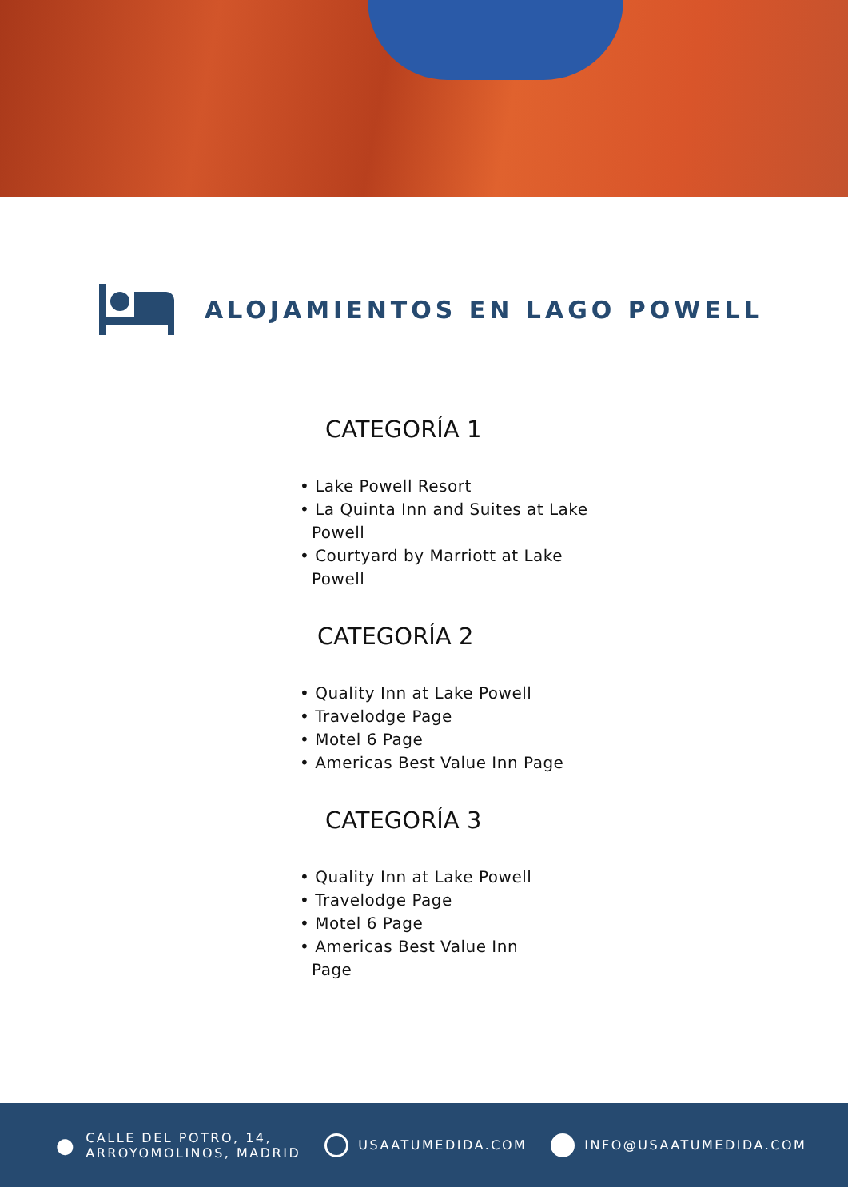ALOJAMIENTOS EN LAGO POWELL
CATEGORÍA 1
• Lake Powell Resort
• La Quinta Inn and Suites at Lake Powell
• Courtyard by Marriott at Lake Powell
CATEGORÍA 2
• Quality Inn at Lake Powell
• Travelodge Page
• Motel 6 Page
• Americas Best Value Inn Page
CATEGORÍA 3
• Quality Inn at Lake Powell
• Travelodge Page
• Motel 6 Page
• Americas Best Value Inn Page
● CALLE DEL POTRO, 14,
ARROYOMOLINOS, MADRID
USAATUMEDIDA.COM INFO@USAATUMEDIDA.COM